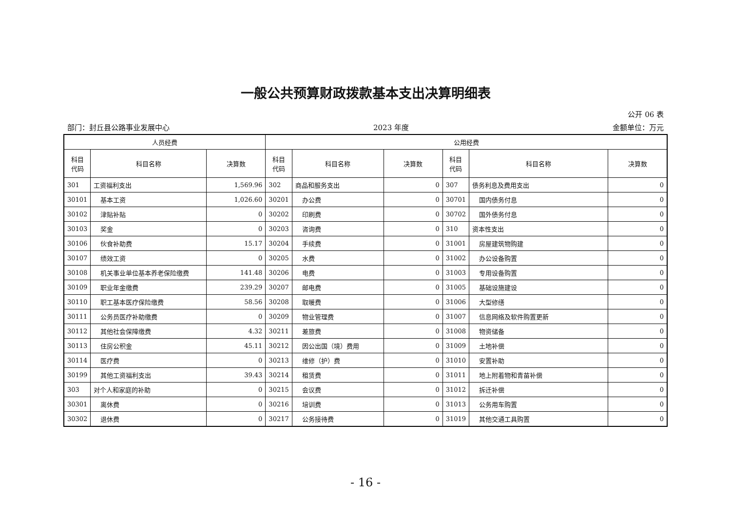一般公共预算财政拨款基本支出决算明细表
公开 06 表
部门：封丘县公路事业发展中心 2023 年度 金额单位：万元
| 人员经费 | | | 公用经费 | | | | | |
| --- | --- | --- | --- | --- | --- | --- | --- | --- |
| 科目 代码 | 科目名称 | 决算数 | 科目 代码 | 科目名称 | 决算数 | 科目 代码 | 科目名称 | 决算数 |
| 301 | 工资福利支出 | 1,569.96 | 302 | 商品和服务支出 | 0 | 307 | 债务利息及费用支出 | 0 |
| 30101 | 基本工资 | 1,026.60 | 30201 | 办公费 | 0 | 30701 | 国内债务付息 | 0 |
| 30102 | 津贴补贴 | 0 | 30202 | 印刷费 | 0 | 30702 | 国外债务付息 | 0 |
| 30103 | 奖金 | 0 | 30203 | 咨询费 | 0 | 310 | 资本性支出 | 0 |
| 30106 | 伙食补助费 | 15.17 | 30204 | 手续费 | 0 | 31001 | 房屋建筑物购建 | 0 |
| 30107 | 绩效工资 | 0 | 30205 | 水费 | 0 | 31002 | 办公设备购置 | 0 |
| 30108 | 机关事业单位基本养老保险缴费 | 141.48 | 30206 | 电费 | 0 | 31003 | 专用设备购置 | 0 |
| 30109 | 职业年金缴费 | 239.29 | 30207 | 邮电费 | 0 | 31005 | 基础设施建设 | 0 |
| 30110 | 职工基本医疗保险缴费 | 58.56 | 30208 | 取暖费 | 0 | 31006 | 大型修缮 | 0 |
| 30111 | 公务员医疗补助缴费 | 0 | 30209 | 物业管理费 | 0 | 31007 | 信息网络及软件购置更新 | 0 |
| 30112 | 其他社会保障缴费 | 4.32 | 30211 | 差旅费 | 0 | 31008 | 物资储备 | 0 |
| 30113 | 住房公积金 | 45.11 | 30212 | 因公出国（境）费用 | 0 | 31009 | 土地补偿 | 0 |
| 30114 | 医疗费 | 0 | 30213 | 维修（护）费 | 0 | 31010 | 安置补助 | 0 |
| 30199 | 其他工资福利支出 | 39.43 | 30214 | 租赁费 | 0 | 31011 | 地上附着物和青苗补偿 | 0 |
| 303 | 对个人和家庭的补助 | 0 | 30215 | 会议费 | 0 | 31012 | 拆迁补偿 | 0 |
| 30301 | 离休费 | 0 | 30216 | 培训费 | 0 | 31013 | 公务用车购置 | 0 |
| 30302 | 退休费 | 0 | 30217 | 公务接待费 | 0 | 31019 | 其他交通工具购置 | 0 |
- 16 -